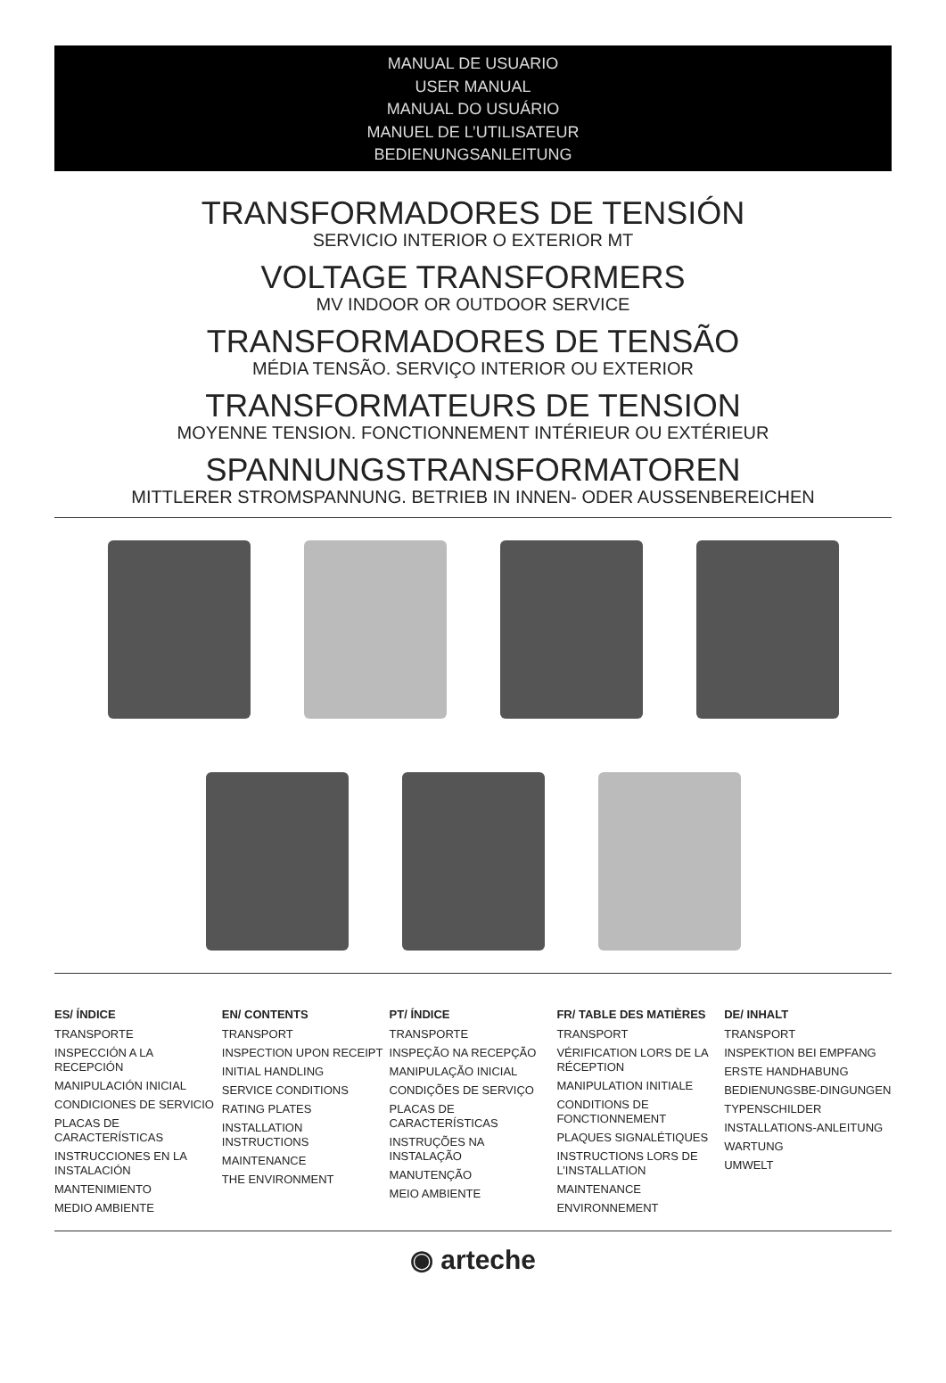MANUAL DE USUARIO
USER MANUAL
MANUAL DO USUÁRIO
MANUEL DE L’UTILISATEUR
BEDIENUNGSANLEITUNG
TRANSFORMADORES DE TENSIÓN
SERVICIO INTERIOR O EXTERIOR MT
VOLTAGE TRANSFORMERS
MV INDOOR OR OUTDOOR SERVICE
TRANSFORMADORES DE TENSÃO
MÉDIA TENSÃO. SERVIÇO INTERIOR OU EXTERIOR
TRANSFORMATEURS DE TENSION
MOYENNE TENSION. FONCTIONNEMENT INTÉRIEUR OU EXTÉRIEUR
SPANNUNGSTRANSFORMATOREN
MITTLERER STROMSPANNUNG. BETRIEB IN INNEN- ODER AUSSENBEREICHEN
ES/ ÍNDICE
TRANSPORTE
INSPECCIÓN A LA RECEPCIÓN
MANIPULACIÓN INICIAL
CONDICIONES DE SERVICIO
PLACAS DE CARACTERÍSTICAS
INSTRUCCIONES EN LA INSTALACIÓN
MANTENIMIENTO
MEDIO AMBIENTE
EN/ CONTENTS
TRANSPORT
INSPECTION UPON RECEIPT
INITIAL HANDLING
SERVICE CONDITIONS
RATING PLATES
INSTALLATION INSTRUCTIONS
MAINTENANCE
THE ENVIRONMENT
PT/ ÍNDICE
TRANSPORTE
INSPEÇÃO NA RECEPÇÃO
MANIPULAÇÃO INICIAL
CONDIÇÕES DE SERVIÇO
PLACAS DE CARACTERÍSTICAS
INSTRUÇÕES NA INSTALAÇÃO
MANUTENÇÃO
MEIO AMBIENTE
FR/ TABLE DES MATIÈRES
TRANSPORT
VÉRIFICATION LORS DE LA RÉCEPTION
MANIPULATION INITIALE
CONDITIONS DE FONCTIONNEMENT
PLAQUES SIGNALÉTIQUES
INSTRUCTIONS LORS DE L’INSTALLATION
MAINTENANCE
ENVIRONNEMENT
DE/ INHALT
TRANSPORT
INSPEKTION BEI EMPFANG
ERSTE HANDHABUNG
BEDIENUNGSBE-DINGUNGEN
TYPENSCHILDER
INSTALLATIONS-ANLEITUNG
WARTUNG
UMWELT
◉ arteche